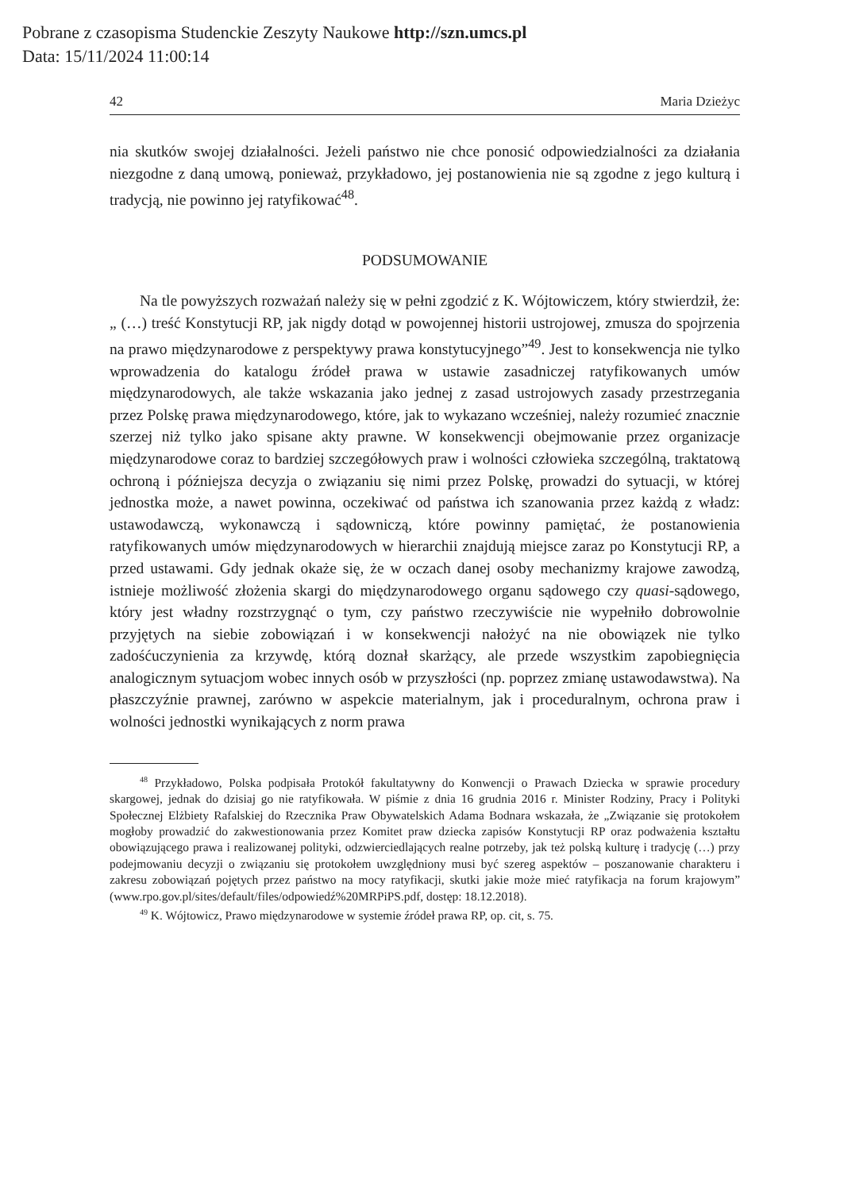Pobrane z czasopisma Studenckie Zeszyty Naukowe http://szn.umcs.pl
Data: 15/11/2024 11:00:14
42 Maria Dzieżyc
nia skutków swojej działalności. Jeżeli państwo nie chce ponosić odpowiedzialności za działania niezgodne z daną umową, ponieważ, przykładowo, jej postanowienia nie są zgodne z jego kulturą i tradycją, nie powinno jej ratyfikować<sup>48</sup>.
PODSUMOWANIE
Na tle powyższych rozważań należy się w pełni zgodzić z K. Wójtowiczem, który stwierdził, że: „ (…) treść Konstytucji RP, jak nigdy dotąd w powojennej historii ustrojowej, zmusza do spojrzenia na prawo międzynarodowe z perspektywy prawa konstytucyjnego”<sup>49</sup>. Jest to konsekwencja nie tylko wprowadzenia do katalogu źródeł prawa w ustawie zasadniczej ratyfikowanych umów międzynarodowych, ale także wskazania jako jednej z zasad ustrojowych zasady przestrzegania przez Polskę prawa międzynarodowego, które, jak to wykazano wcześniej, należy rozumieć znacznie szerzej niż tylko jako spisane akty prawne. W konsekwencji obejmowanie przez organizacje międzynarodowe coraz to bardziej szczegółowych praw i wolności człowieka szczególną, traktatową ochroną i późniejsza decyzja o związaniu się nimi przez Polskę, prowadzi do sytuacji, w której jednostka może, a nawet powinna, oczekiwać od państwa ich szanowania przez każdą z władz: ustawodawczą, wykonawczą i sądowniczą, które powinny pamiętać, że postanowienia ratyfikowanych umów międzynarodowych w hierarchii znajdują miejsce zaraz po Konstytucji RP, a przed ustawami. Gdy jednak okaże się, że w oczach danej osoby mechanizmy krajowe zawodzą, istnieje możliwość złożenia skargi do międzynarodowego organu sądowego czy quasi-sądowego, który jest władny rozstrzygnąć o tym, czy państwo rzeczywiście nie wypełniło dobrowolnie przyjętych na siebie zobowiązań i w konsekwencji nałożyć na nie obowiązek nie tylko zadośćuczynienia za krzywdę, którą doznał skarżący, ale przede wszystkim zapobiegnięcia analogicznym sytuacjom wobec innych osób w przyszłości (np. poprzez zmianę ustawodawstwa). Na płaszczyźnie prawnej, zarówno w aspekcie materialnym, jak i proceduralnym, ochrona praw i wolności jednostki wynikających z norm prawa
<sup>48</sup> Przykładowo, Polska podpisała Protokół fakultatywny do Konwencji o Prawach Dziecka w sprawie procedury skargowej, jednak do dzisiaj go nie ratyfikowała. W piśmie z dnia 16 grudnia 2016 r. Minister Rodziny, Pracy i Polityki Społecznej Elżbiety Rafalskiej do Rzecznika Praw Obywatelskich Adama Bodnara wskazała, że „Związanie się protokołem mogłoby prowadzić do zakwestionowania przez Komitet praw dziecka zapisów Konstytucji RP oraz podważenia kształtu obowiązującego prawa i realizowanej polityki, odzwierciedlających realne potrzeby, jak też polską kulturę i tradycję (…) przy podejmowaniu decyzji o związaniu się protokołem uwzględniony musi być szereg aspektów – poszanowanie charakteru i zakresu zobowiązań pojętych przez państwo na mocy ratyfikacji, skutki jakie może mieć ratyfikacja na forum krajowym” (www.rpo.gov.pl/sites/default/files/odpowiedź%20MRPiPS.pdf, dostęp: 18.12.2018).
<sup>49</sup> K. Wójtowicz, Prawo międzynarodowe w systemie źródeł prawa RP, op. cit, s. 75.